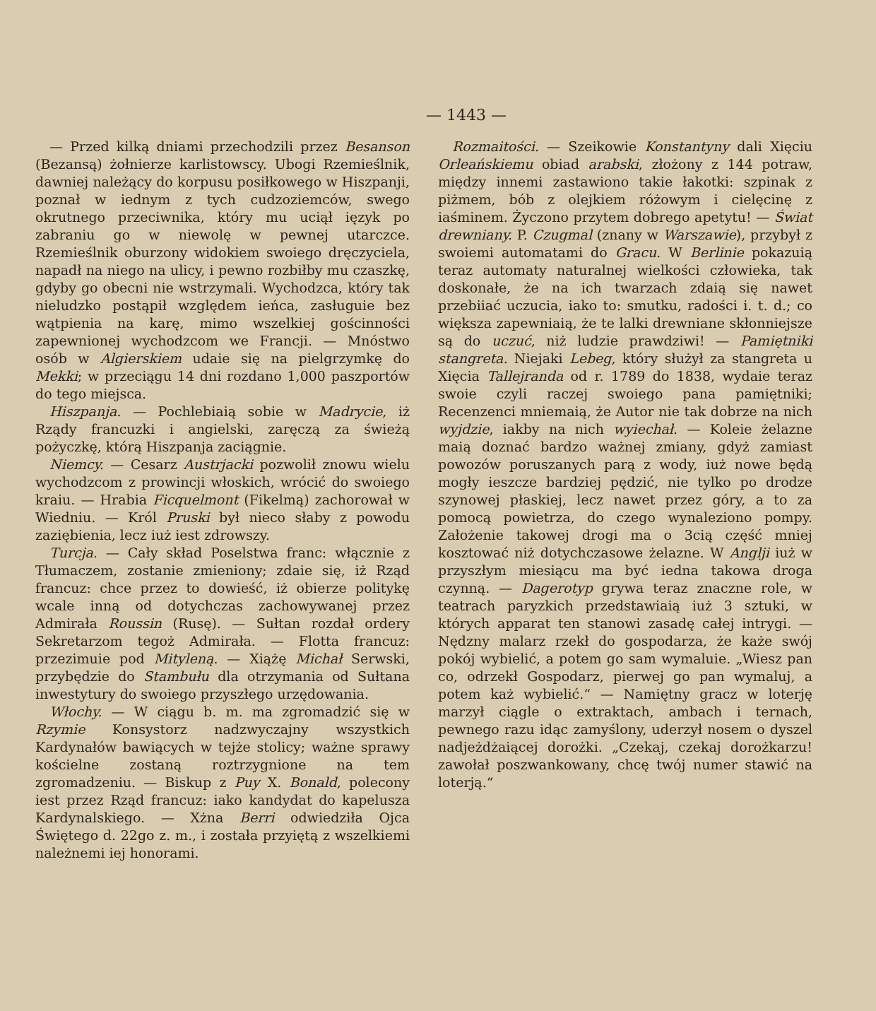— 1443 —
— Przed kilką dniami przechodzili przez Besanson (Bezansą) żołnierze karlistowscy. Ubogi Rzemieślnik, dawniej należący do korpusu posiłkowego w Hiszpanji, poznał w iednym z tych cudzoziemców, swego okrutnego przeciwnika, który mu uciął ięzyk po zabraniu go w niewolę w pewnej utarczce. Rzemieślnik oburzony widokiem swoiego dręczyciela, napadł na niego na ulicy, i pewno rozbiłby mu czaszkę, gdyby go obecni nie wstrzymali. Wychodzca, który tak nieludzko postąpił względem ieńca, zasługuie bez wątpienia na karę, mimo wszelkiej gościnności zapewnionej wychodzcom we Francji. — Mnóstwo osób w Algierskiem udaie się na pielgrzymkę do Mekki; w przeciągu 14 dni rozdano 1,000 paszportów do tego miejsca.
Hiszpanja. — Pochlebiaią sobie w Madrycie, iż Rządy francuzki i angielski, zaręczą za świeżą pożyczkę, którą Hiszpanja zaciągnie.
Niemcy. — Cesarz Austrjacki pozwolił znowu wielu wychodzcom z prowincji włoskich, wrócić do swoiego kraiu. — Hrabia Ficquelmont (Fikelmą) zachorował w Wiedniu. — Król Pruski był nieco słaby z powodu zaziębienia, lecz iuż iest zdrowszy.
Turcja. — Cały skład Poselstwa franc: włącznie z Tłumaczem, zostanie zmieniony; zdaie się, iż Rząd francuz: chce przez to dowieść, iż obierze politykę wcale inną od dotychczas zachowywanej przez Admirała Roussin (Rusę). — Sułtan rozdał ordery Sekretarzom tegoż Admirała. — Flotta francuz: przezimuie pod Mityleną. — Xiążę Michał Serwski, przybędzie do Stambułu dla otrzymania od Sułtana inwestytury do swoiego przyszłego urzędowania.
Włochy. — W ciągu b. m. ma zgromadzić się w Rzymie Konsystorz nadzwyczajny wszystkich Kardynałów bawiących w tejże stolicy; ważne sprawy kościelne zostaną roztrzygnione na tem zgromadzeniu. — Biskup z Puy X. Bonald, polecony iest przez Rząd francuz: iako kandydat do kapelusza Kardynalskiego. — Xżna Berri odwiedziła Ojca Świętego d. 22go z. m., i została przyiętą z wszelkiemi należnemi iej honorami.
Rozmaitości. — Szeikowie Konstantyny dali Xięciu Orleańskiemu obiad arabski, złożony z 144 potraw, między innemi zastawiono takie łakotki: szpinak z piżmem, bób z olejkiem różowym i cielęcinę z iaśminem. Życzono przytem dobrego apetytu! — Świat drewniany. P. Czugmal (znany w Warszawie), przybył z swoiemi automatami do Gracu. W Berlinie pokazuią teraz automaty naturalnej wielkości człowieka, tak doskonałe, że na ich twarzach zdaią się nawet przebiiać uczucia, iako to: smutku, radości i. t. d.; co większa zapewniaią, że te lalki drewniane skłonniejsze są do uczuć, niż ludzie prawdziwi! — Pamiętniki stangreta. Niejaki Lebeg, który służył za stangreta u Xięcia Tallejranda od r. 1789 do 1838, wydaie teraz swoie czyli raczej swoiego pana pamiętniki; Recenzenci mniemaią, że Autor nie tak dobrze na nich wyjdzie, iakby na nich wyiechał. — Koleie żelazne maią doznać bardzo ważnej zmiany, gdyż zamiast powozów poruszanych parą z wody, iuż nowe będą mogły ieszcze bardziej pędzić, nie tylko po drodze szynowej płaskiej, lecz nawet przez góry, a to za pomocą powietrza, do czego wynaleziono pompy. Założenie takowej drogi ma o 3cią część mniej kosztować niż dotychczasowe żelazne. W Anglji iuż w przyszłym miesiącu ma być iedna takowa droga czynną. — Dagerotyp grywa teraz znaczne role, w teatrach paryzkich przedstawiaią iuż 3 sztuki, w których apparat ten stanowi zasadę całej intrygi. — Nędzny malarz rzekł do gospodarza, że każe swój pokój wybielić, a potem go sam wymaluie. „Wiesz pan co, odrzekł Gospodarz, pierwej go pan wymaluj, a potem każ wybielić.“ — Namiętny gracz w loterję marzył ciągle o extraktach, ambach i ternach, pewnego razu idąc zamyślony, uderzył nosem o dyszel nadjeżdżaiącej dorożki. „Czekaj, czekaj dorożkarzu! zawołał poszwankowany, chcę twój numer stawić na loterją.“